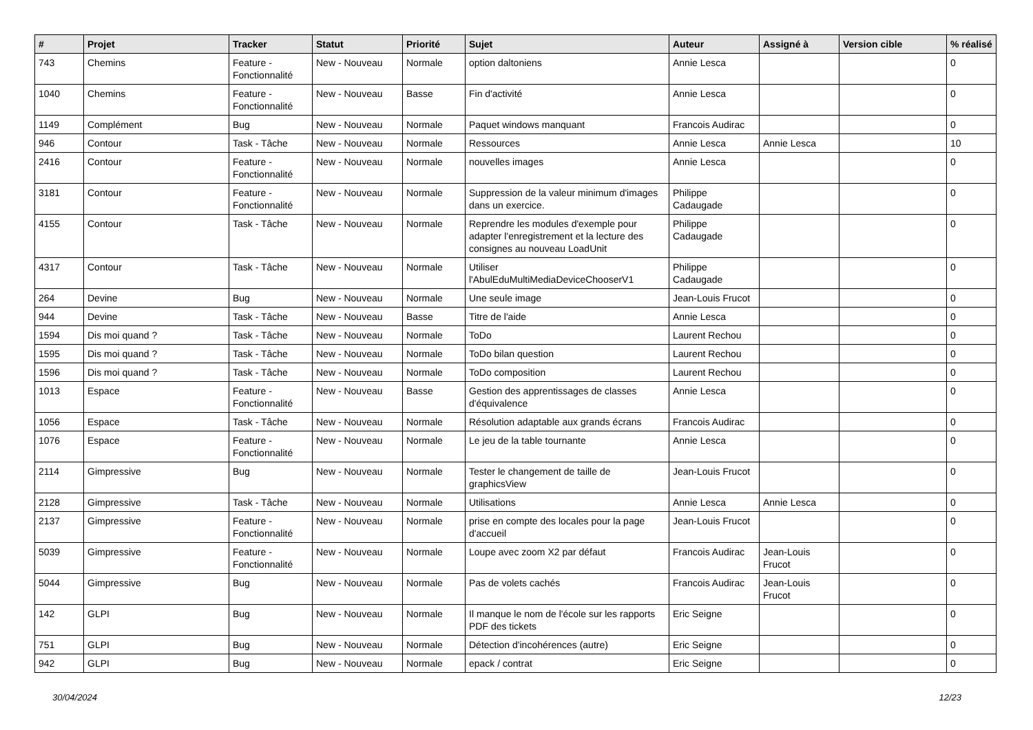| # | Projet | Tracker | Statut | Priorité | Sujet | Auteur | Assigné à | Version cible | % réalisé |
| --- | --- | --- | --- | --- | --- | --- | --- | --- | --- |
| 743 | Chemins | Feature - Fonctionnalité | New - Nouveau | Normale | option daltoniens | Annie Lesca | | | 0 |
| 1040 | Chemins | Feature - Fonctionnalité | New - Nouveau | Basse | Fin d'activité | Annie Lesca | | | 0 |
| 1149 | Complément | Bug | New - Nouveau | Normale | Paquet windows manquant | Francois Audirac | | | 0 |
| 946 | Contour | Task - Tâche | New - Nouveau | Normale | Ressources | Annie Lesca | Annie Lesca | | 10 |
| 2416 | Contour | Feature - Fonctionnalité | New - Nouveau | Normale | nouvelles images | Annie Lesca | | | 0 |
| 3181 | Contour | Feature - Fonctionnalité | New - Nouveau | Normale | Suppression de la valeur minimum d'images dans un exercice. | Philippe Cadaugade | | | 0 |
| 4155 | Contour | Task - Tâche | New - Nouveau | Normale | Reprendre les modules d'exemple pour adapter l'enregistrement et la lecture des consignes au nouveau LoadUnit | Philippe Cadaugade | | | 0 |
| 4317 | Contour | Task - Tâche | New - Nouveau | Normale | Utiliser l'AbulEduMultiMediaDeviceChooserV1 | Philippe Cadaugade | | | 0 |
| 264 | Devine | Bug | New - Nouveau | Normale | Une seule image | Jean-Louis Frucot | | | 0 |
| 944 | Devine | Task - Tâche | New - Nouveau | Basse | Titre de l'aide | Annie Lesca | | | 0 |
| 1594 | Dis moi quand ? | Task - Tâche | New - Nouveau | Normale | ToDo | Laurent Rechou | | | 0 |
| 1595 | Dis moi quand ? | Task - Tâche | New - Nouveau | Normale | ToDo bilan question | Laurent Rechou | | | 0 |
| 1596 | Dis moi quand ? | Task - Tâche | New - Nouveau | Normale | ToDo composition | Laurent Rechou | | | 0 |
| 1013 | Espace | Feature - Fonctionnalité | New - Nouveau | Basse | Gestion des apprentissages de classes d'équivalence | Annie Lesca | | | 0 |
| 1056 | Espace | Task - Tâche | New - Nouveau | Normale | Résolution adaptable aux grands écrans | Francois Audirac | | | 0 |
| 1076 | Espace | Feature - Fonctionnalité | New - Nouveau | Normale | Le jeu de la table tournante | Annie Lesca | | | 0 |
| 2114 | Gimpressive | Bug | New - Nouveau | Normale | Tester le changement de taille de graphicsView | Jean-Louis Frucot | | | 0 |
| 2128 | Gimpressive | Task - Tâche | New - Nouveau | Normale | Utilisations | Annie Lesca | Annie Lesca | | 0 |
| 2137 | Gimpressive | Feature - Fonctionnalité | New - Nouveau | Normale | prise en compte des locales pour la page d'accueil | Jean-Louis Frucot | | | 0 |
| 5039 | Gimpressive | Feature - Fonctionnalité | New - Nouveau | Normale | Loupe avec zoom X2 par défaut | Francois Audirac | Jean-Louis Frucot | | 0 |
| 5044 | Gimpressive | Bug | New - Nouveau | Normale | Pas de volets cachés | Francois Audirac | Jean-Louis Frucot | | 0 |
| 142 | GLPI | Bug | New - Nouveau | Normale | Il manque le nom de l'école sur les rapports PDF des tickets | Eric Seigne | | | 0 |
| 751 | GLPI | Bug | New - Nouveau | Normale | Détection d'incohérences (autre) | Eric Seigne | | | 0 |
| 942 | GLPI | Bug | New - Nouveau | Normale | epack / contrat | Eric Seigne | | | 0 |
30/04/2024 12/23